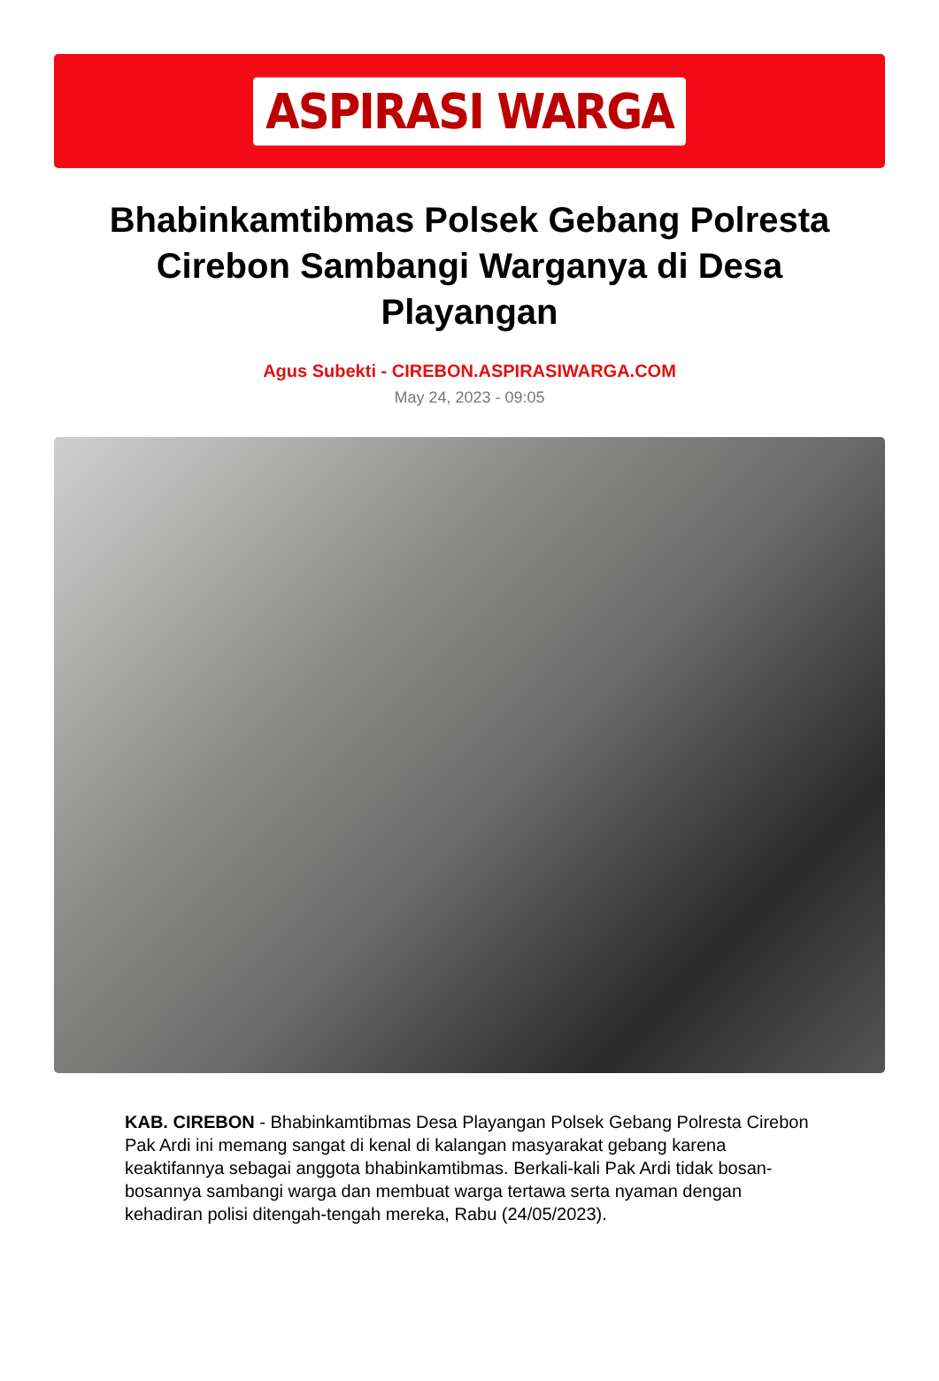ASPIRASI WARGA
Bhabinkamtibmas Polsek Gebang Polresta Cirebon Sambangi Warganya di Desa Playangan
Agus Subekti - CIREBON.ASPIRASIWARGA.COM
May 24, 2023 - 09:05
KAB. CIREBON - Bhabinkamtibmas Desa Playangan Polsek Gebang Polresta Cirebon Pak Ardi ini memang sangat di kenal di kalangan masyarakat gebang karena keaktifannya sebagai anggota bhabinkamtibmas. Berkali-kali Pak Ardi tidak bosan-bosannya sambangi warga dan membuat warga tertawa serta nyaman dengan kehadiran polisi ditengah-tengah mereka, Rabu (24/05/2023).